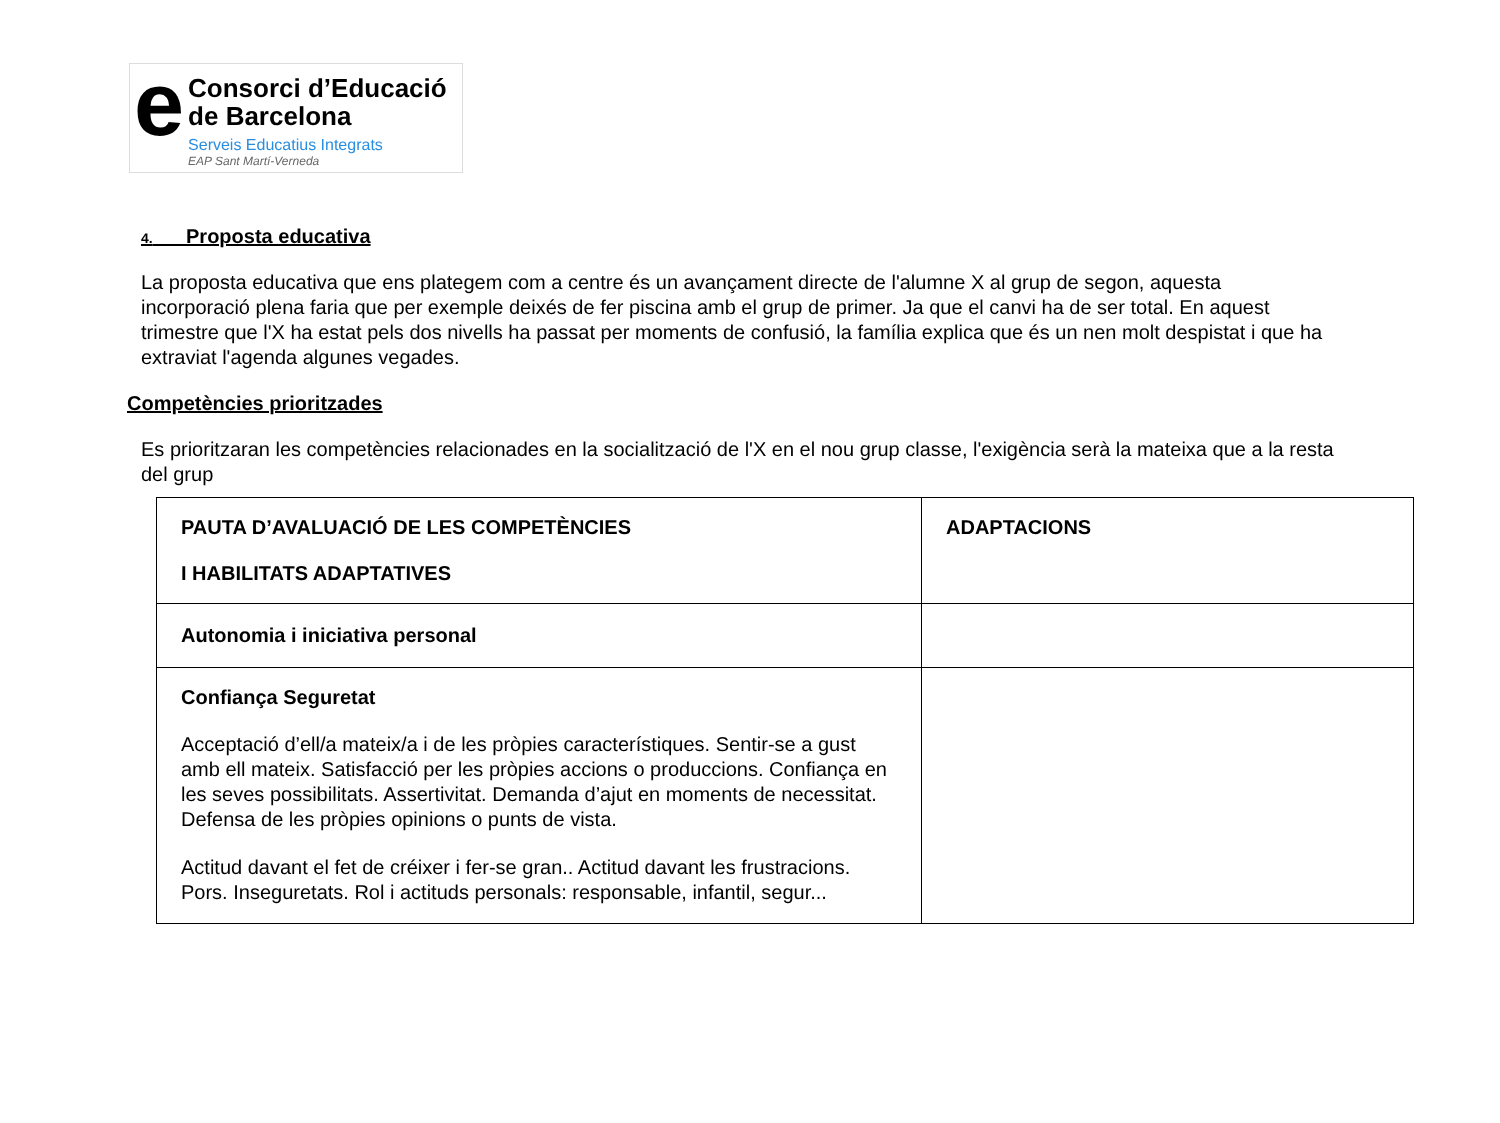e
Consorci d’Educació
de Barcelona
Serveis Educatius Integrats
EAP Sant Martí-Verneda
4. Proposta educativa
La proposta educativa que ens plategem com a centre és un avançament directe de l'alumne X al grup de segon, aquesta incorporació plena faria que per exemple deixés de fer piscina amb el grup de primer. Ja que el canvi ha de ser total. En aquest trimestre que l'X ha estat pels dos nivells ha passat per moments de confusió, la família explica que és un nen molt despistat i que ha extraviat l'agenda algunes vegades.
Competències prioritzades
Es prioritzaran les competències relacionades en la socialització de l'X en el nou grup classe, l'exigència serà la mateixa que a la resta del grup
| PAUTA D’AVALUACIÓ DE LES COMPETÈNCIES I HABILITATS ADAPTATIVES | ADAPTACIONS |
| Autonomia i iniciativa personal | |
| Confiança Seguretat Acceptació d’ell/a mateix/a i de les pròpies característiques. Sentir-se a gust amb ell mateix. Satisfacció per les pròpies accions o produccions. Confiança en les seves possibilitats. Assertivitat. Demanda d’ajut en moments de necessitat. Defensa de les pròpies opinions o punts de vista. Actitud davant el fet de créixer i fer-se gran.. Actitud davant les frustracions. Pors. Inseguretats. Rol i actituds personals: responsable, infantil, segur... | |